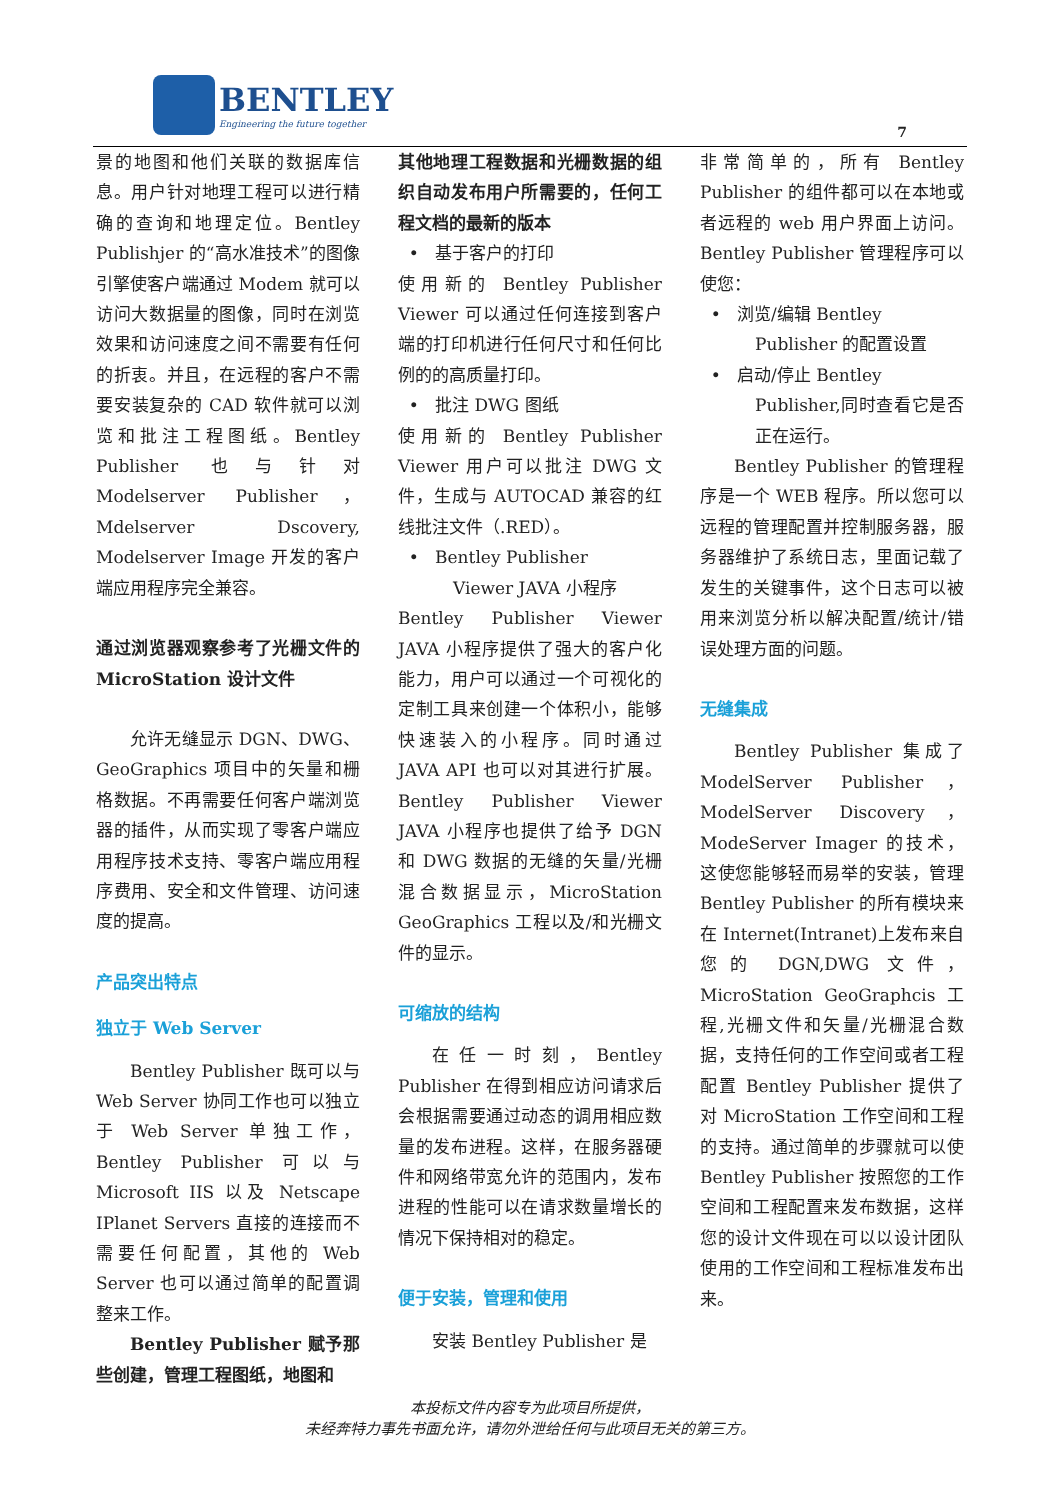BENTLEY
Engineering the future together
7
景的地图和他们关联的数据库信息。用户针对地理工程可以进行精确的查询和地理定位。Bentley Publishjer 的“高水准技术”的图像引擎使客户端通过 Modem 就可以访问大数据量的图像，同时在浏览效果和访问速度之间不需要有任何的折衷。并且，在远程的客户不需要安装复杂的 CAD 软件就可以浏览和批注工程图纸。Bentley Publisher 也与针对 Modelserver Publisher，Mdelserver Dscovery, Modelserver Image 开发的客户端应用程序完全兼容。
通过浏览器观察参考了光栅文件的 MicroStation 设计文件
允许无缝显示 DGN、DWG、GeoGraphics 项目中的矢量和栅格数据。不再需要任何客户端浏览器的插件，从而实现了零客户端应用程序技术支持、零客户端应用程序费用、安全和文件管理、访问速度的提高。
产品突出特点
独立于 Web Server
Bentley Publisher 既可以与 Web Server 协同工作也可以独立于 Web Server 单独工作，Bentley Publisher 可以与 Microsoft IIS 以及 Netscape IPlanet Servers 直接的连接而不需要任何配置，其他的 Web Server 也可以通过简单的配置调整来工作。
Bentley Publisher 赋予那些创建，管理工程图纸，地图和
其他地理工程数据和光栅数据的组织自动发布用户所需要的，任何工程文档的最新的版本
• 基于客户的打印
使用新的 Bentley Publisher Viewer 可以通过任何连接到客户端的打印机进行任何尺寸和任何比例的的高质量打印。
• 批注 DWG 图纸
使用新的 Bentley Publisher Viewer 用户可以批注 DWG 文件，生成与 AUTOCAD 兼容的红线批注文件（.RED）。
• Bentley Publisher
Viewer JAVA 小程序
Bentley Publisher Viewer JAVA 小程序提供了强大的客户化能力，用户可以通过一个可视化的定制工具来创建一个体积小，能够快速装入的小程序。同时通过 JAVA API 也可以对其进行扩展。Bentley Publisher Viewer JAVA 小程序也提供了给予 DGN 和 DWG 数据的无缝的矢量/光栅混合数据显示，MicroStation GeoGraphics 工程以及/和光栅文件的显示。
可缩放的结构
在任一时刻，Bentley Publisher 在得到相应访问请求后会根据需要通过动态的调用相应数量的发布进程。这样，在服务器硬件和网络带宽允许的范围内，发布进程的性能可以在请求数量增长的情况下保持相对的稳定。
便于安装，管理和使用
安装 Bentley Publisher 是
非常简单的，所有 Bentley Publisher 的组件都可以在本地或者远程的 web 用户界面上访问。Bentley Publisher 管理程序可以使您：
• 浏览/编辑 Bentley
Publisher 的配置设置
• 启动/停止 Bentley
Publisher,同时查看它是否正在运行。
Bentley Publisher 的管理程序是一个 WEB 程序。所以您可以远程的管理配置并控制服务器，服务器维护了系统日志，里面记载了发生的关键事件，这个日志可以被用来浏览分析以解决配置/统计/错误处理方面的问题。
无缝集成
Bentley Publisher 集成了 ModelServer Publisher，ModelServer Discovery，ModeServer Imager 的技术，这使您能够轻而易举的安装，管理 Bentley Publisher 的所有模块来在 Internet(Intranet)上发布来自您的 DGN,DWG 文件，MicroStation GeoGraphcis 工程,光栅文件和矢量/光栅混合数据，支持任何的工作空间或者工程配置 Bentley Publisher 提供了对 MicroStation 工作空间和工程的支持。通过简单的步骤就可以使 Bentley Publisher 按照您的工作空间和工程配置来发布数据，这样您的设计文件现在可以以设计团队使用的工作空间和工程标准发布出来。
本投标文件内容专为此项目所提供，
未经奔特力事先书面允许，请勿外泄给任何与此项目无关的第三方。